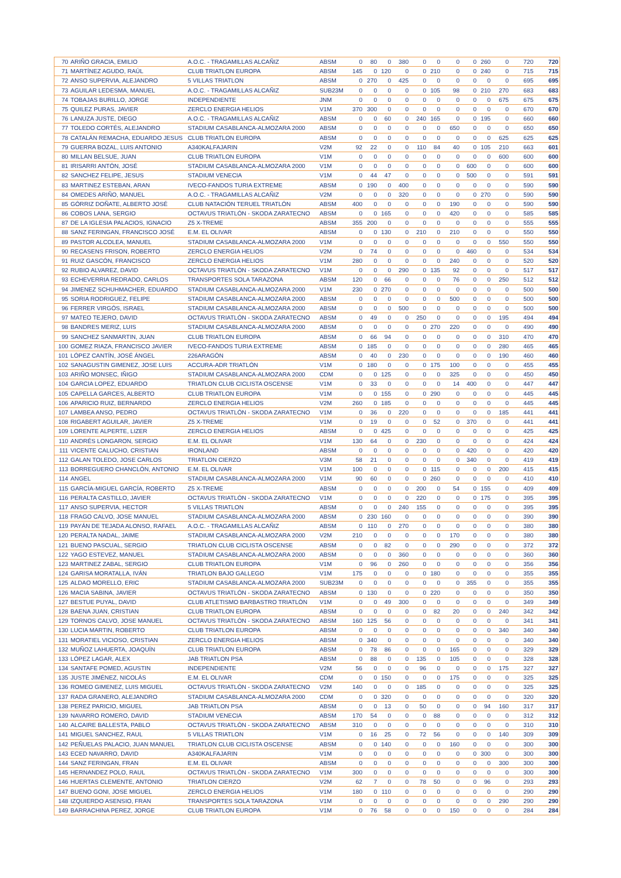| 70 | ARIÑO GRACIA, EMILIO | A.O.C. - TRAGAMILLAS ALCAÑIZ | ABSM | 0 | 80 | 0 | 380 | 0 | 0 | 0 | 0 | 260 | 0 | 720 | 720 |
| 71 | MARTÍNEZ AGUDO, RAÚL | CLUB TRIATLON EUROPA | ABSM | 145 | 0 | 120 | 0 | 0 | 210 | 0 | 0 | 240 | 0 | 715 | 715 |
| 72 | ANSO SUPERVIA, ALEJANDRO | 5 VILLAS TRIATLON | ABSM | 0 | 270 | 0 | 425 | 0 | 0 | 0 | 0 | 0 | 0 | 695 | 695 |
| 73 | AGUILAR LEDESMA, MANUEL | A.O.C. - TRAGAMILLAS ALCAÑIZ | SUB23M | 0 | 0 | 0 | 0 | 0 | 105 | 98 | 0 | 210 | 270 | 683 | 683 |
| 74 | TOBAJAS BURILLO, JORGE | INDEPENDIENTE | JNM | 0 | 0 | 0 | 0 | 0 | 0 | 0 | 0 | 0 | 675 | 675 | 675 |
| 75 | QUILEZ PURAS, JAVIER | ZERCLO ENERGIA HELIOS | V1M | 370 | 300 | 0 | 0 | 0 | 0 | 0 | 0 | 0 | 0 | 670 | 670 |
| 76 | LANUZA JUSTE, DIEGO | A.O.C. - TRAGAMILLAS ALCAÑIZ | ABSM | 0 | 0 | 60 | 0 | 240 | 165 | 0 | 0 | 195 | 0 | 660 | 660 |
| 77 | TOLEDO CORTÉS, ALEJANDRO | STADIUM CASABLANCA-ALMOZARA 2000 | ABSM | 0 | 0 | 0 | 0 | 0 | 0 | 650 | 0 | 0 | 0 | 650 | 650 |
| 78 | CATALÁN REMACHA, EDUARDO JESUS | CLUB TRIATLON EUROPA | ABSM | 0 | 0 | 0 | 0 | 0 | 0 | 0 | 0 | 0 | 625 | 625 | 625 |
| 79 | GUERRA BOZAL, LUIS ANTONIO | A340KALFAJARIN | V2M | 92 | 22 | 0 | 0 | 110 | 84 | 40 | 0 | 105 | 210 | 663 | 601 |
| 80 | MILLAN BELSUE, JUAN | CLUB TRIATLON EUROPA | V1M | 0 | 0 | 0 | 0 | 0 | 0 | 0 | 0 | 0 | 600 | 600 | 600 |
| 81 | IRISARRI ANTÓN, JOSÉ | STADIUM CASABLANCA-ALMOZARA 2000 | V1M | 0 | 0 | 0 | 0 | 0 | 0 | 0 | 600 | 0 | 0 | 600 | 600 |
| 82 | SANCHEZ FELIPE, JESUS | STADIUM VENECIA | V1M | 0 | 44 | 47 | 0 | 0 | 0 | 0 | 500 | 0 | 0 | 591 | 591 |
| 83 | MARTINEZ ESTEBAN, ARAN | IVECO-FANDOS TURIA EXTREME | ABSM | 0 | 190 | 0 | 400 | 0 | 0 | 0 | 0 | 0 | 0 | 590 | 590 |
| 84 | OMEDES ARIÑO, MANUEL | A.O.C. - TRAGAMILLAS ALCAÑIZ | V2M | 0 | 0 | 0 | 320 | 0 | 0 | 0 | 0 | 270 | 0 | 590 | 590 |
| 85 | GÓRRIZ DOÑATE, ALBERTO JOSÉ | CLUB NATACIÓN TERUEL TRIATLÓN | ABSM | 400 | 0 | 0 | 0 | 0 | 0 | 190 | 0 | 0 | 0 | 590 | 590 |
| 86 | COBOS LANA, SERGIO | OCTAVUS TRIATLÓN - SKODA ZARATECNO | ABSM | 0 | 0 | 165 | 0 | 0 | 0 | 420 | 0 | 0 | 0 | 585 | 585 |
| 87 | DE LA IGLESIA PALACIOS, IGNACIO | Z5 X-TREME | ABSM | 355 | 200 | 0 | 0 | 0 | 0 | 0 | 0 | 0 | 0 | 555 | 555 |
| 88 | SANZ FERINGAN, FRANCISCO JOSÉ | E.M. EL OLIVAR | ABSM | 0 | 0 | 130 | 0 | 210 | 0 | 210 | 0 | 0 | 0 | 550 | 550 |
| 89 | PASTOR ALCOLEA, MANUEL | STADIUM CASABLANCA-ALMOZARA 2000 | V1M | 0 | 0 | 0 | 0 | 0 | 0 | 0 | 0 | 0 | 550 | 550 | 550 |
| 90 | RECASENS FRISON, ROBERTO | ZERCLO ENERGIA HELIOS | V2M | 0 | 74 | 0 | 0 | 0 | 0 | 0 | 460 | 0 | 0 | 534 | 534 |
| 91 | RUIZ GASCÓN, FRANCISCO | ZERCLO ENERGIA HELIOS | V1M | 280 | 0 | 0 | 0 | 0 | 0 | 240 | 0 | 0 | 0 | 520 | 520 |
| 92 | RUBIO ALVAREZ, DAVID | OCTAVUS TRIATLÓN - SKODA ZARATECNO | V1M | 0 | 0 | 0 | 290 | 0 | 135 | 92 | 0 | 0 | 0 | 517 | 517 |
| 93 | ECHEVERRIA REDRADO, CARLOS | TRANSPORTES SOLA TARAZONA | ABSM | 120 | 0 | 66 | 0 | 0 | 0 | 76 | 0 | 0 | 250 | 512 | 512 |
| 94 | JIMENEZ SCHUHMACHER, EDUARDO | STADIUM CASABLANCA-ALMOZARA 2000 | V1M | 230 | 0 | 270 | 0 | 0 | 0 | 0 | 0 | 0 | 0 | 500 | 500 |
| 95 | SORIA RODRIGUEZ, FELIPE | STADIUM CASABLANCA-ALMOZARA 2000 | ABSM | 0 | 0 | 0 | 0 | 0 | 0 | 500 | 0 | 0 | 0 | 500 | 500 |
| 96 | FERRER VIRGÓS, ISRAEL | STADIUM CASABLANCA-ALMOZARA 2000 | ABSM | 0 | 0 | 0 | 500 | 0 | 0 | 0 | 0 | 0 | 0 | 500 | 500 |
| 97 | MATEO TEJERO, DAVID | OCTAVUS TRIATLÓN - SKODA ZARATECNO | ABSM | 0 | 49 | 0 | 0 | 250 | 0 | 0 | 0 | 0 | 195 | 494 | 494 |
| 98 | BANDRES MERIZ, LUIS | STADIUM CASABLANCA-ALMOZARA 2000 | ABSM | 0 | 0 | 0 | 0 | 0 | 270 | 220 | 0 | 0 | 0 | 490 | 490 |
| 99 | SANCHEZ SANMARTIN, JUAN | CLUB TRIATLON EUROPA | ABSM | 0 | 66 | 94 | 0 | 0 | 0 | 0 | 0 | 0 | 310 | 470 | 470 |
| 100 | GOMEZ RIAZA, FRANCISCO JAVIER | IVECO-FANDOS TURIA EXTREME | ABSM | 0 | 185 | 0 | 0 | 0 | 0 | 0 | 0 | 0 | 280 | 465 | 465 |
| 101 | LÓPEZ CANTÍN, JOSÉ ÁNGEL | 226ARAGÓN | ABSM | 0 | 40 | 0 | 230 | 0 | 0 | 0 | 0 | 0 | 190 | 460 | 460 |
| 102 | SANAGUSTIN GIMENEZ, JOSE LUIS | ACCURA-ADR TRIATLÓN | V1M | 0 | 180 | 0 | 0 | 0 | 175 | 100 | 0 | 0 | 0 | 455 | 455 |
| 103 | ARIÑO MONSEC, IÑIGO | STADIUM CASABLANCA-ALMOZARA 2000 | CDM | 0 | 0 | 125 | 0 | 0 | 0 | 325 | 0 | 0 | 0 | 450 | 450 |
| 104 | GARCIA LOPEZ, EDUARDO | TRIATLON CLUB CICLISTA OSCENSE | V1M | 0 | 33 | 0 | 0 | 0 | 0 | 14 | 400 | 0 | 0 | 447 | 447 |
| 105 | CAPELLA GARCES, ALBERTO | CLUB TRIATLON EUROPA | V1M | 0 | 0 | 155 | 0 | 0 | 290 | 0 | 0 | 0 | 0 | 445 | 445 |
| 106 | APARICIO RUIZ, BERNARDO | ZERCLO ENERGIA HELIOS | V2M | 260 | 0 | 185 | 0 | 0 | 0 | 0 | 0 | 0 | 0 | 445 | 445 |
| 107 | LAMBEA ANSO, PEDRO | OCTAVUS TRIATLÓN - SKODA ZARATECNO | V1M | 0 | 36 | 0 | 220 | 0 | 0 | 0 | 0 | 0 | 185 | 441 | 441 |
| 108 | RIGABERT AGUILAR, JAVIER | Z5 X-TREME | V1M | 0 | 19 | 0 | 0 | 0 | 52 | 0 | 370 | 0 | 0 | 441 | 441 |
| 109 | LORENTE ALPERTE, LIZER | ZERCLO ENERGIA HELIOS | ABSM | 0 | 0 | 425 | 0 | 0 | 0 | 0 | 0 | 0 | 0 | 425 | 425 |
| 110 | ANDRÉS LONGARON, SERGIO | E.M. EL OLIVAR | V1M | 130 | 64 | 0 | 0 | 230 | 0 | 0 | 0 | 0 | 0 | 424 | 424 |
| 111 | VICENTE CALUCHO, CRISTIAN | IRONLAND | ABSM | 0 | 0 | 0 | 0 | 0 | 0 | 0 | 420 | 0 | 0 | 420 | 420 |
| 112 | GALAN TOLEDO, JOSE CARLOS | TRIATLON CIERZO | V3M | 58 | 21 | 0 | 0 | 0 | 0 | 0 | 340 | 0 | 0 | 419 | 419 |
| 113 | BORREGUERO CHANCLÓN, ANTONIO | E.M. EL OLIVAR | V1M | 100 | 0 | 0 | 0 | 0 | 115 | 0 | 0 | 0 | 200 | 415 | 415 |
| 114 | ANGEL | STADIUM CASABLANCA-ALMOZARA 2000 | V1M | 90 | 60 | 0 | 0 | 0 | 260 | 0 | 0 | 0 | 0 | 410 | 410 |
| 115 | GARCÍA-MIGUEL GARCÍA, ROBERTO | Z5 X-TREME | ABSM | 0 | 0 | 0 | 0 | 200 | 0 | 54 | 0 | 155 | 0 | 409 | 409 |
| 116 | PERALTA CASTILLO, JAVIER | OCTAVUS TRIATLÓN - SKODA ZARATECNO | V1M | 0 | 0 | 0 | 0 | 220 | 0 | 0 | 0 | 175 | 0 | 395 | 395 |
| 117 | ANSO SUPERVIA, HECTOR | 5 VILLAS TRIATLON | ABSM | 0 | 0 | 0 | 240 | 155 | 0 | 0 | 0 | 0 | 0 | 395 | 395 |
| 118 | FRAGO CALVO, JOSE MANUEL | STADIUM CASABLANCA-ALMOZARA 2000 | ABSM | 0 | 230 | 160 | 0 | 0 | 0 | 0 | 0 | 0 | 0 | 390 | 390 |
| 119 | PAYÁN DE TEJADA ALONSO, RAFAEL | A.O.C. - TRAGAMILLAS ALCAÑIZ | ABSM | 0 | 110 | 0 | 270 | 0 | 0 | 0 | 0 | 0 | 0 | 380 | 380 |
| 120 | PERALTA NADAL, JAIME | STADIUM CASABLANCA-ALMOZARA 2000 | V2M | 210 | 0 | 0 | 0 | 0 | 0 | 170 | 0 | 0 | 0 | 380 | 380 |
| 121 | BUENO PASCUAL, SERGIO | TRIATLON CLUB CICLISTA OSCENSE | ABSM | 0 | 0 | 82 | 0 | 0 | 0 | 290 | 0 | 0 | 0 | 372 | 372 |
| 122 | YAGO ESTEVEZ, MANUEL | STADIUM CASABLANCA-ALMOZARA 2000 | ABSM | 0 | 0 | 0 | 360 | 0 | 0 | 0 | 0 | 0 | 0 | 360 | 360 |
| 123 | MARTINEZ ZABAL, SERGIO | CLUB TRIATLON EUROPA | V1M | 0 | 96 | 0 | 260 | 0 | 0 | 0 | 0 | 0 | 0 | 356 | 356 |
| 124 | GARISA MORATALLA, IVÁN | TRIATLON BAJO GALLEGO | V1M | 175 | 0 | 0 | 0 | 0 | 180 | 0 | 0 | 0 | 0 | 355 | 355 |
| 125 | ALDAO MORELLO, ERIC | STADIUM CASABLANCA-ALMOZARA 2000 | SUB23M | 0 | 0 | 0 | 0 | 0 | 0 | 0 | 355 | 0 | 0 | 355 | 355 |
| 126 | MACIA SABINA, JAVIER | OCTAVUS TRIATLÓN - SKODA ZARATECNO | ABSM | 0 | 130 | 0 | 0 | 0 | 220 | 0 | 0 | 0 | 0 | 350 | 350 |
| 127 | BESTUE PUYAL, DAVID | CLUB ATLETISMO BARBASTRO TRIATLÓN | V1M | 0 | 0 | 49 | 300 | 0 | 0 | 0 | 0 | 0 | 0 | 349 | 349 |
| 128 | BAENA JUAN, CRISTIAN | CLUB TRIATLON EUROPA | ABSM | 0 | 0 | 0 | 0 | 0 | 82 | 20 | 0 | 0 | 240 | 342 | 342 |
| 129 | TORNOS CALVO, JOSE MANUEL | OCTAVUS TRIATLÓN - SKODA ZARATECNO | ABSM | 160 | 125 | 56 | 0 | 0 | 0 | 0 | 0 | 0 | 0 | 341 | 341 |
| 130 | LUCIA MARTIN, ROBERTO | CLUB TRIATLON EUROPA | ABSM | 0 | 0 | 0 | 0 | 0 | 0 | 0 | 0 | 0 | 340 | 340 | 340 |
| 131 | MORATIEL VICIOSO, CRISTIAN | ZERCLO ENERGIA HELIOS | ABSM | 0 | 340 | 0 | 0 | 0 | 0 | 0 | 0 | 0 | 0 | 340 | 340 |
| 132 | MUÑOZ LAHUERTA, JOAQUÍN | CLUB TRIATLON EUROPA | ABSM | 0 | 78 | 86 | 0 | 0 | 0 | 165 | 0 | 0 | 0 | 329 | 329 |
| 133 | LÓPEZ LAGAR, ALEX | JAB TRIATLON PSA | ABSM | 0 | 88 | 0 | 0 | 135 | 0 | 105 | 0 | 0 | 0 | 328 | 328 |
| 134 | SANTAFE POMED, AGUSTIN | INDEPENDIENTE | V2M | 56 | 0 | 0 | 0 | 96 | 0 | 0 | 0 | 0 | 175 | 327 | 327 |
| 135 | JUSTE JIMÉNEZ, NICOLÁS | E.M. EL OLIVAR | CDM | 0 | 0 | 150 | 0 | 0 | 0 | 175 | 0 | 0 | 0 | 325 | 325 |
| 136 | ROMEO GIMENEZ, LUIS MIGUEL | OCTAVUS TRIATLÓN - SKODA ZARATECNO | V2M | 140 | 0 | 0 | 0 | 185 | 0 | 0 | 0 | 0 | 0 | 325 | 325 |
| 137 | RADA GRANERO, ALEJANDRO | STADIUM CASABLANCA-ALMOZARA 2000 | CDM | 0 | 0 | 320 | 0 | 0 | 0 | 0 | 0 | 0 | 0 | 320 | 320 |
| 138 | PEREZ PARICIO, MIGUEL | JAB TRIATLON PSA | ABSM | 0 | 0 | 13 | 0 | 50 | 0 | 0 | 0 | 94 | 160 | 317 | 317 |
| 139 | NAVARRO ROMERO, DAVID | STADIUM VENECIA | ABSM | 170 | 54 | 0 | 0 | 0 | 88 | 0 | 0 | 0 | 0 | 312 | 312 |
| 140 | ALCAIRE BALLESTA, PABLO | OCTAVUS TRIATLÓN - SKODA ZARATECNO | ABSM | 310 | 0 | 0 | 0 | 0 | 0 | 0 | 0 | 0 | 0 | 310 | 310 |
| 141 | MIGUEL SANCHEZ, RAUL | 5 VILLAS TRIATLON | V1M | 0 | 16 | 25 | 0 | 72 | 56 | 0 | 0 | 0 | 140 | 309 | 309 |
| 142 | PEÑUELAS PALACIO, JUAN MANUEL | TRIATLON CLUB CICLISTA OSCENSE | ABSM | 0 | 0 | 140 | 0 | 0 | 0 | 160 | 0 | 0 | 0 | 300 | 300 |
| 143 | ECED NAVARRO, DAVID | A340KALFAJARIN | V1M | 0 | 0 | 0 | 0 | 0 | 0 | 0 | 0 | 300 | 0 | 300 | 300 |
| 144 | SANZ FERINGAN, FRAN | E.M. EL OLIVAR | ABSM | 0 | 0 | 0 | 0 | 0 | 0 | 0 | 0 | 0 | 300 | 300 | 300 |
| 145 | HERNANDEZ POLO, RAUL | OCTAVUS TRIATLÓN - SKODA ZARATECNO | V1M | 300 | 0 | 0 | 0 | 0 | 0 | 0 | 0 | 0 | 0 | 300 | 300 |
| 146 | HUERTAS CLEMENTE, ANTONIO | TRIATLON CIERZO | V2M | 62 | 7 | 0 | 0 | 78 | 50 | 0 | 0 | 96 | 0 | 293 | 293 |
| 147 | BUENO GONI, JOSE MIGUEL | ZERCLO ENERGIA HELIOS | V1M | 180 | 0 | 110 | 0 | 0 | 0 | 0 | 0 | 0 | 0 | 290 | 290 |
| 148 | IZQUIERDO ASENSIO, FRAN | TRANSPORTES SOLA TARAZONA | V1M | 0 | 0 | 0 | 0 | 0 | 0 | 0 | 0 | 0 | 290 | 290 | 290 |
| 149 | BARRACHINA PEREZ, JORGE | CLUB TRIATLON EUROPA | V1M | 0 | 76 | 58 | 0 | 0 | 0 | 150 | 0 | 0 | 0 | 284 | 284 |